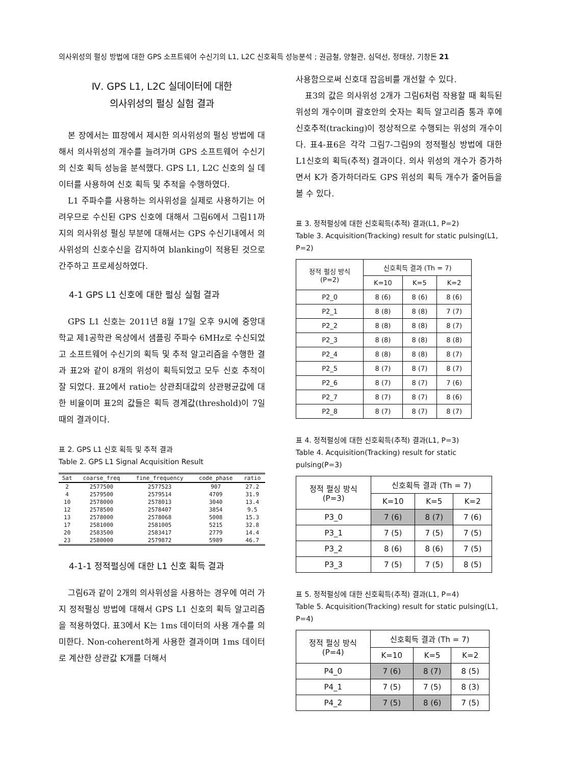의사위성의 펄싱 방법에 대한 GPS 소프트웨어 수신기의 L1, L2C 신호획득 성능분석 ; 권금철, 양철관, 심덕선, 정태상, 기창돈 21
Ⅳ. GPS L1, L2C 실데이터에 대한
의사위성의 펄싱 실험 결과
본 장에서는 Ⅲ장에서 제시한 의사위성의 펄싱 방법에 대해서 의사위성의 개수를 늘려가며 GPS 소프트웨어 수신기의 신호 획득 성능을 분석했다. GPS L1, L2C 신호의 실 데이터를 사용하여 신호 획득 및 추적을 수행하였다.
L1 주파수를 사용하는 의사위성을 실제로 사용하기는 어려우므로 수신된 GPS 신호에 대해서 그림6에서 그림11까지의 의사위성 펄싱 부분에 대해서는 GPS 수신기내에서 의사위성의 신호수신을 감지하여 blanking이 적용된 것으로 간주하고 프로세싱하였다.
4-1 GPS L1 신호에 대한 펄싱 실험 결과
GPS L1 신호는 2011년 8월 17일 오후 9시에 중앙대학교 제1공학관 옥상에서 샘플링 주파수 6MHz로 수신되었고 소프트웨어 수신기의 획득 및 추적 알고리즘을 수행한 결과 표2와 같이 8개의 위성이 획득되었고 모두 신호 추적이 잘 되었다. 표2에서 ratio는 상관최대값의 상관평균값에 대한 비율이며 표2의 값들은 획득 경계값(threshold)이 7일 때의 결과이다.
표 2. GPS L1 신호 획득 및 추적 결과
Table 2. GPS L1 Signal Acquisition Result
| Sat | coarse_freq | fine_frequency | code_phase | ratio |
| --- | --- | --- | --- | --- |
| 2 | 2577500 | 2577523 | 907 | 27.2 |
| 4 | 2579500 | 2579514 | 4709 | 31.9 |
| 10 | 2578000 | 2578013 | 3040 | 13.4 |
| 12 | 2578500 | 2578407 | 3854 | 9.5 |
| 13 | 2578000 | 2578068 | 5008 | 15.3 |
| 17 | 2581000 | 2581005 | 5215 | 32.8 |
| 20 | 2583500 | 2583417 | 2779 | 14.4 |
| 23 | 2580000 | 2579872 | 5989 | 46.7 |
4-1-1 정적펄싱에 대한 L1 신호 획득 결과
그림6과 같이 2개의 의사위성을 사용하는 경우에 여러 가지 정적펄싱 방법에 대해서 GPS L1 신호의 획득 알고리즘을 적용하였다. 표3에서 K는 1ms 데이터의 사용 개수를 의미한다. Non-coherent하게 사용한 결과이며 1ms 데이터로 계산한 상관값 K개를 더해서
사용함으로써 신호대 잡음비를 개선할 수 있다.
표3의 값은 의사위성 2개가 그림6처럼 작용할 때 획득된 위성의 개수이며 괄호안의 숫자는 획득 알고리즘 통과 후에 신호추적(tracking)이 정상적으로 수행되는 위성의 개수이다. 표4-표6은 각각 그림7-그림9의 정적펄싱 방법에 대한 L1신호의 획득(추적) 결과이다. 의사 위성의 개수가 증가하면서 K가 증가하더라도 GPS 위성의 획득 개수가 줄어듬을 볼 수 있다.
표 3. 정적펄싱에 대한 신호획득(추적) 결과(L1, P=2)
Table 3. Acquisition(Tracking) result for static pulsing(L1, P=2)
| 정적 펄싱 방식 (P=2) | 신호획득 결과 (Th = 7) | | |
| --- | --- | --- | --- |
| | K=10 | K=5 | K=2 |
| P2_0 | 8 (6) | 8 (6) | 8 (6) |
| P2_1 | 8 (8) | 8 (8) | 7 (7) |
| P2_2 | 8 (8) | 8 (8) | 8 (7) |
| P2_3 | 8 (8) | 8 (8) | 8 (8) |
| P2_4 | 8 (8) | 8 (8) | 8 (7) |
| P2_5 | 8 (7) | 8 (7) | 8 (7) |
| P2_6 | 8 (7) | 8 (7) | 7 (6) |
| P2_7 | 8 (7) | 8 (7) | 8 (6) |
| P2_8 | 8 (7) | 8 (7) | 8 (7) |
표 4. 정적펄싱에 대한 신호획득(추적) 결과(L1, P=3)
Table 4. Acquisition(Tracking) result for static pulsing(P=3)
| 정적 펄싱 방식 (P=3) | 신호획득 결과 (Th = 7) | | |
| --- | --- | --- | --- |
| | K=10 | K=5 | K=2 |
| P3_0 | 7 (6) | 8 (7) | 7 (6) |
| P3_1 | 7 (5) | 7 (5) | 7 (5) |
| P3_2 | 8 (6) | 8 (6) | 7 (5) |
| P3_3 | 7 (5) | 7 (5) | 8 (5) |
표 5. 정적펄싱에 대한 신호획득(추적) 결과(L1, P=4)
Table 5. Acquisition(Tracking) result for static pulsing(L1, P=4)
| 정적 펄싱 방식 (P=4) | 신호획득 결과 (Th = 7) | | |
| --- | --- | --- | --- |
| | K=10 | K=5 | K=2 |
| P4_0 | 7 (6) | 8 (7) | 8 (5) |
| P4_1 | 7 (5) | 7 (5) | 8 (3) |
| P4_2 | 7 (5) | 8 (6) | 7 (5) |